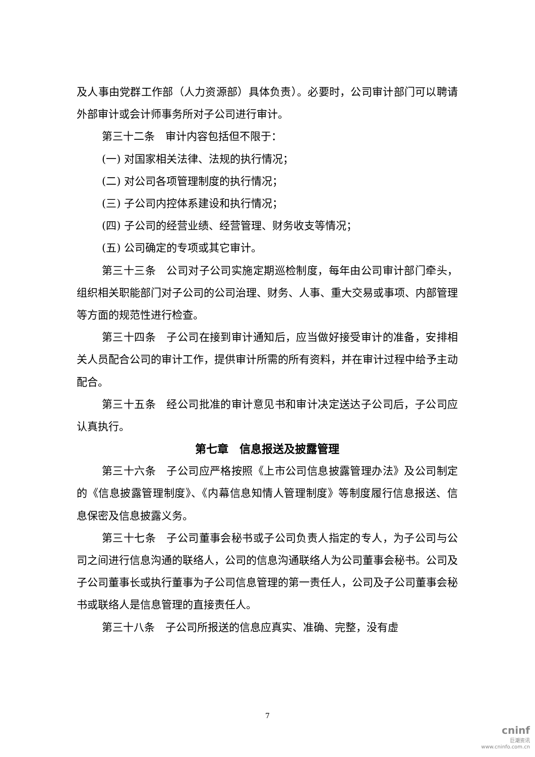及人事由党群工作部（人力资源部）具体负责）。必要时，公司审计部门可以聘请外部审计或会计师事务所对子公司进行审计。
第三十二条　审计内容包括但不限于：
(一) 对国家相关法律、法规的执行情况；
(二) 对公司各项管理制度的执行情况；
(三) 子公司内控体系建设和执行情况；
(四) 子公司的经营业绩、经营管理、财务收支等情况；
(五) 公司确定的专项或其它审计。
第三十三条　公司对子公司实施定期巡检制度，每年由公司审计部门牵头，组织相关职能部门对子公司的公司治理、财务、人事、重大交易或事项、内部管理等方面的规范性进行检查。
第三十四条　子公司在接到审计通知后，应当做好接受审计的准备，安排相关人员配合公司的审计工作，提供审计所需的所有资料，并在审计过程中给予主动配合。
第三十五条　经公司批准的审计意见书和审计决定送达子公司后，子公司应认真执行。
第七章　信息报送及披露管理
第三十六条　子公司应严格按照《上市公司信息披露管理办法》及公司制定的《信息披露管理制度》、《内幕信息知情人管理制度》等制度履行信息报送、信息保密及信息披露义务。
第三十七条　子公司董事会秘书或子公司负责人指定的专人，为子公司与公司之间进行信息沟通的联络人，公司的信息沟通联络人为公司董事会秘书。公司及子公司董事长或执行董事为子公司信息管理的第一责任人，公司及子公司董事会秘书或联络人是信息管理的直接责任人。
第三十八条　子公司所报送的信息应真实、准确、完整，没有虚
7
cninf
巨潮资讯
www.cninfo.com.cn